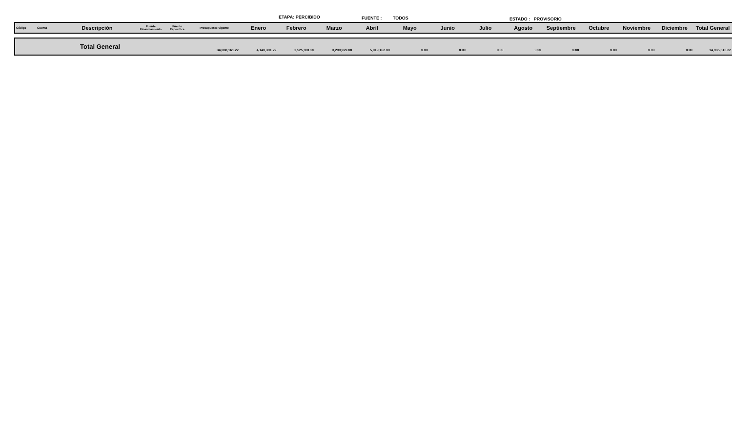ETAPA: PERCIBIDO FUENTE : TODOS ESTADO : PROVISORIO
| Código | Cuenta | Descripción | Fuente Financiamiento | Fuente Especifica | Presupuesto Vigente | Enero | Febrero | Marzo | Abril | Mayo | Junio | Julio | Agosto | Septiembre | Octubre | Noviembre | Diciembre | Total General |
| --- | --- | --- | --- | --- | --- | --- | --- | --- | --- | --- | --- | --- | --- | --- | --- | --- | --- | --- |
| | | Total General | | | 34,038,161.22 | 4,140,391.22 | 2,525,981.00 | 3,299,979.00 | 5,019,162.00 | 0.00 | 0.00 | 0.00 | 0.00 | 0.00 | 0.00 | 0.00 | 0.00 | 14,985,513.22 |